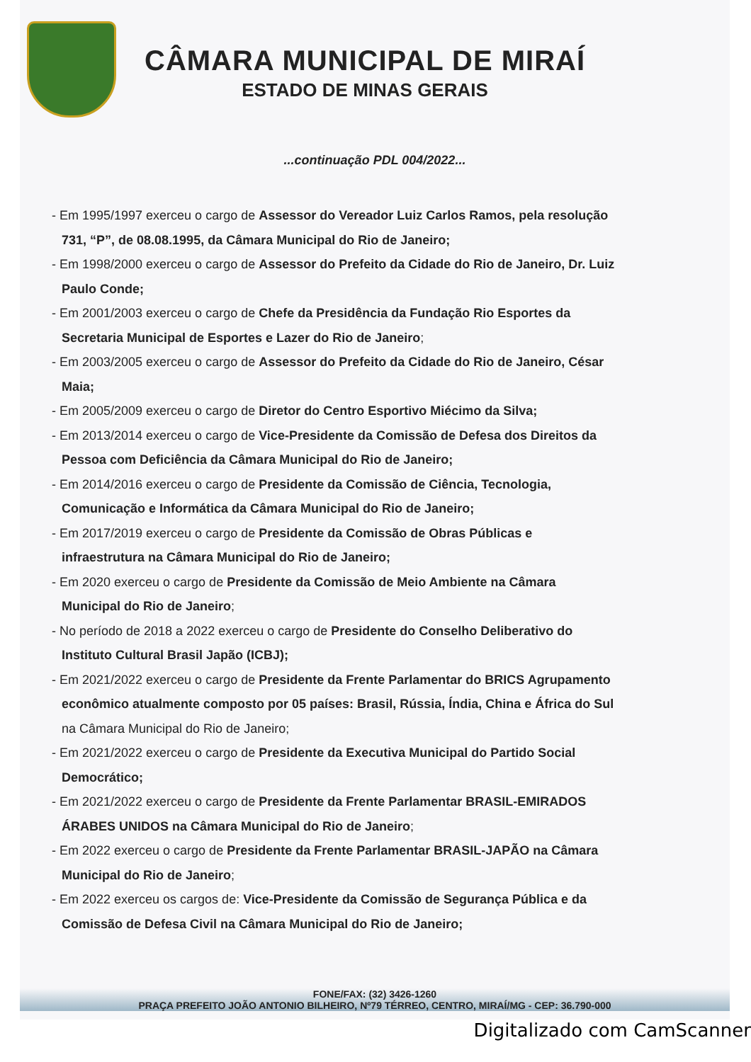CÂMARA MUNICIPAL DE MIRAÍ
ESTADO DE MINAS GERAIS
...continuação PDL 004/2022...
- Em 1995/1997 exerceu o cargo de Assessor do Vereador Luiz Carlos Ramos, pela resolução 731, “P”, de 08.08.1995, da Câmara Municipal do Rio de Janeiro;
- Em 1998/2000 exerceu o cargo de Assessor do Prefeito da Cidade do Rio de Janeiro, Dr. Luiz Paulo Conde;
- Em 2001/2003 exerceu o cargo de Chefe da Presidência da Fundação Rio Esportes da Secretaria Municipal de Esportes e Lazer do Rio de Janeiro;
- Em 2003/2005 exerceu o cargo de Assessor do Prefeito da Cidade do Rio de Janeiro, César Maia;
- Em 2005/2009 exerceu o cargo de Diretor do Centro Esportivo Miécimo da Silva;
- Em 2013/2014 exerceu o cargo de Vice-Presidente da Comissão de Defesa dos Direitos da Pessoa com Deficiência da Câmara Municipal do Rio de Janeiro;
- Em 2014/2016 exerceu o cargo de Presidente da Comissão de Ciência, Tecnologia, Comunicação e Informática da Câmara Municipal do Rio de Janeiro;
- Em 2017/2019 exerceu o cargo de Presidente da Comissão de Obras Públicas e infraestrutura na Câmara Municipal do Rio de Janeiro;
- Em 2020 exerceu o cargo de Presidente da Comissão de Meio Ambiente na Câmara Municipal do Rio de Janeiro;
- No período de 2018 a 2022 exerceu o cargo de Presidente do Conselho Deliberativo do Instituto Cultural Brasil Japão (ICBJ);
- Em 2021/2022 exerceu o cargo de Presidente da Frente Parlamentar do BRICS Agrupamento econômico atualmente composto por 05 países: Brasil, Rússia, Índia, China e África do Sul na Câmara Municipal do Rio de Janeiro;
- Em 2021/2022 exerceu o cargo de Presidente da Executiva Municipal do Partido Social Democrático;
- Em 2021/2022 exerceu o cargo de Presidente da Frente Parlamentar BRASIL-EMIRADOS ÁRABES UNIDOS na Câmara Municipal do Rio de Janeiro;
- Em 2022 exerceu o cargo de Presidente da Frente Parlamentar BRASIL-JAPÃO na Câmara Municipal do Rio de Janeiro;
- Em 2022 exerceu os cargos de: Vice-Presidente da Comissão de Segurança Pública e da Comissão de Defesa Civil na Câmara Municipal do Rio de Janeiro;
FONE/FAX: (32) 3426-1260
PRAÇA PREFEITO JOÃO ANTONIO BILHEIRO, Nº79 TÉRREO, CENTRO, MIRAÍ/MG - CEP: 36.790-000
Digitalizado com CamScanner